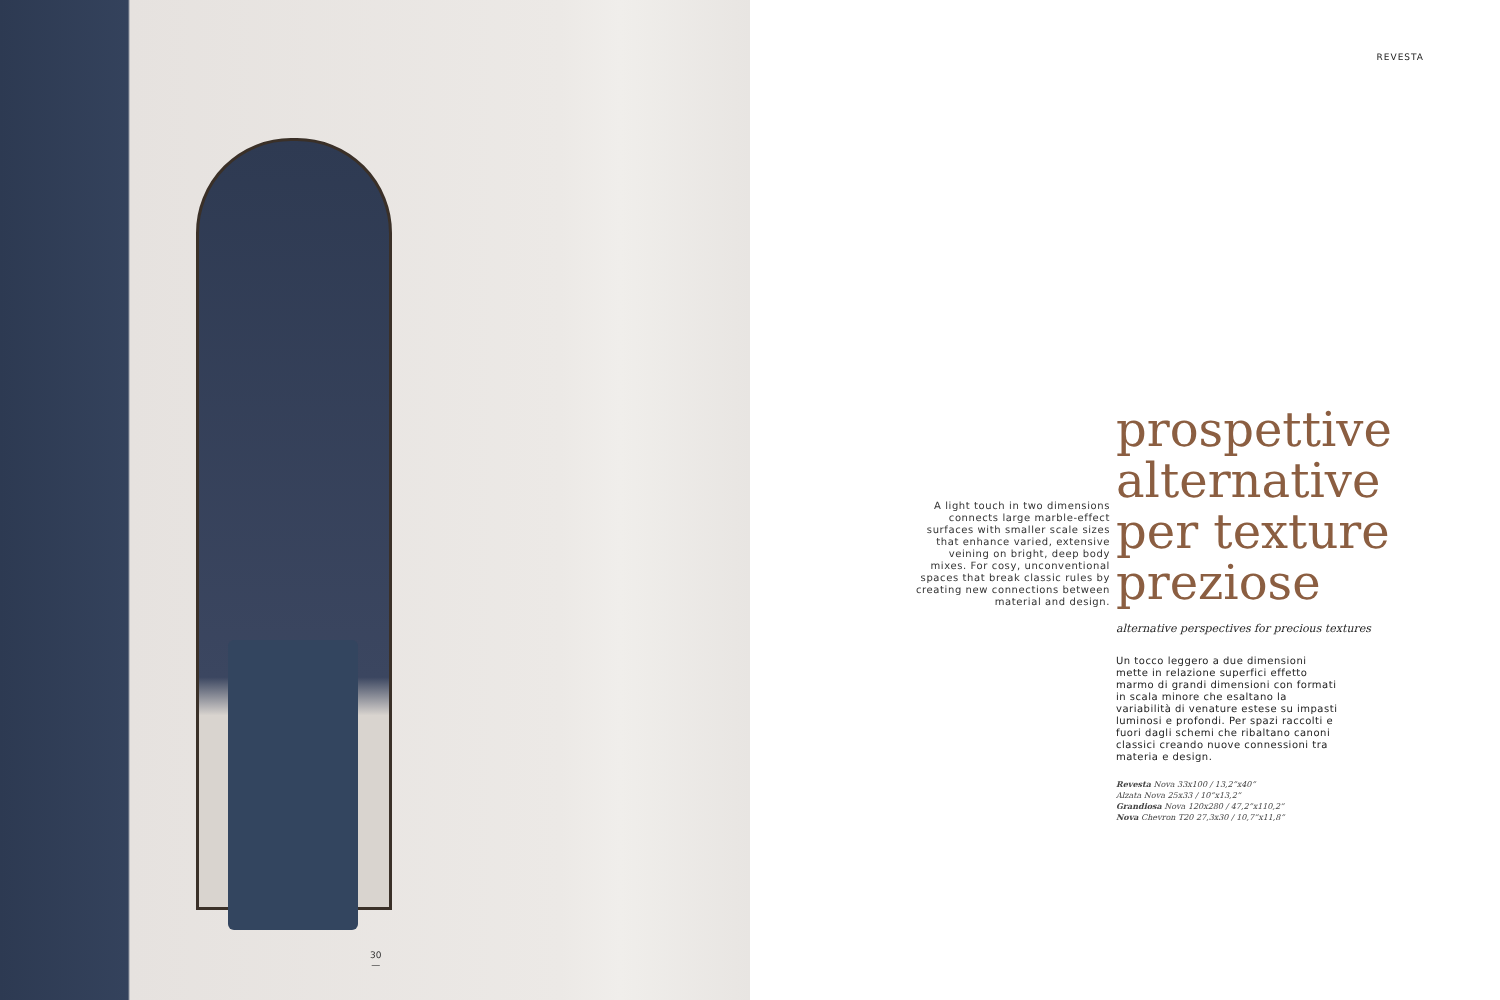30
—
REVESTA
A light touch in two dimensions connects large marble-effect surfaces with smaller scale sizes that enhance varied, extensive veining on bright, deep body mixes. For cosy, unconventional spaces that break classic rules by creating new connections between material and design.
prospettive alternative per texture preziose
alternative perspectives for precious textures
Un tocco leggero a due dimensioni mette in relazione superfici effetto marmo di grandi dimensioni con formati in scala minore che esaltano la variabilità di venature estese su impasti luminosi e profondi. Per spazi raccolti e fuori dagli schemi che ribaltano canoni classici creando nuove connessioni tra materia e design.
Revesta Nova 33x100 / 13,2”x40”
Alzata Nova 25x33 / 10”x13,2”
Grandiosa Nova 120x280 / 47,2”x110,2”
Nova Chevron T20 27,3x30 / 10,7”x11,8”